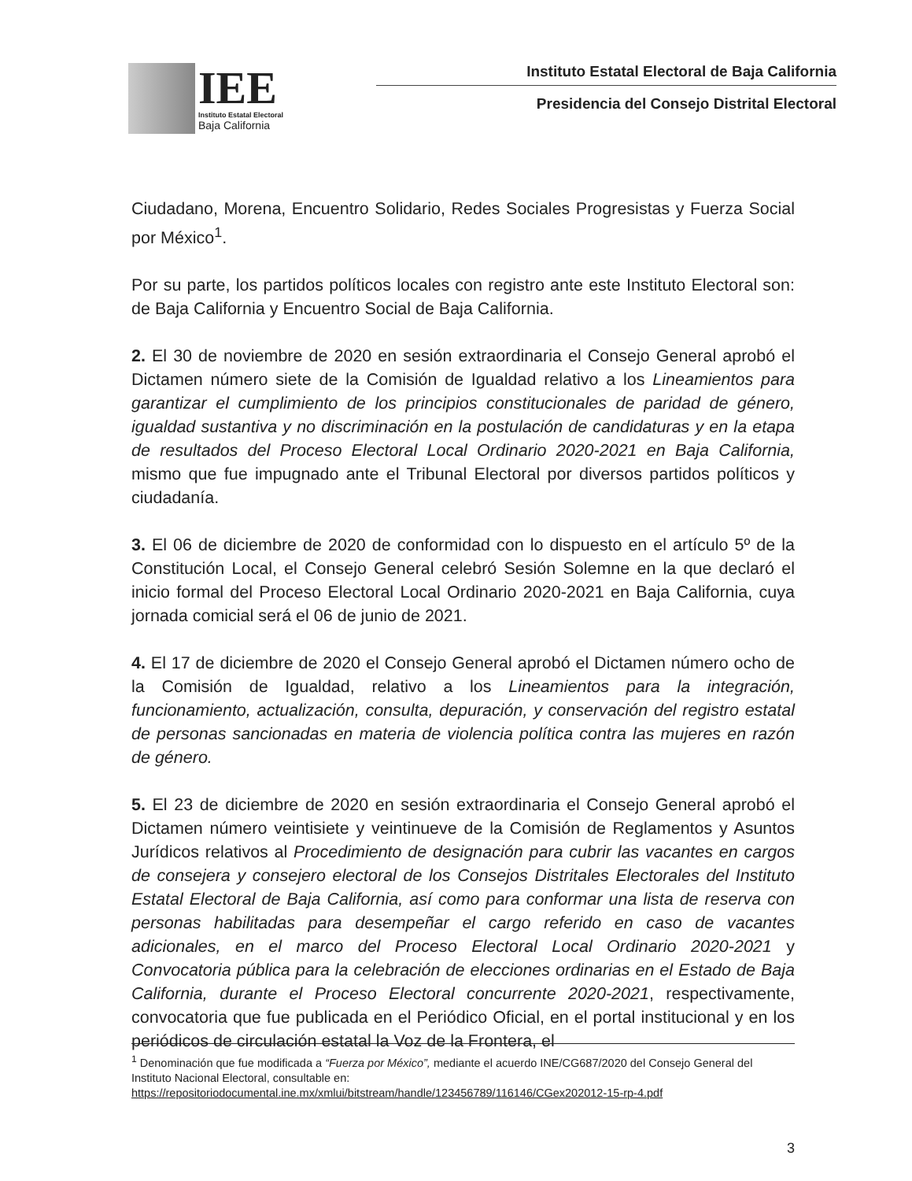IEE
Instituto Estatal Electoral
Baja California
Instituto Estatal Electoral de Baja California
Presidencia del Consejo Distrital Electoral
Ciudadano, Morena, Encuentro Solidario, Redes Sociales Progresistas y Fuerza Social por México<sup>1</sup>.
Por su parte, los partidos políticos locales con registro ante este Instituto Electoral son: de Baja California y Encuentro Social de Baja California.
2. El 30 de noviembre de 2020 en sesión extraordinaria el Consejo General aprobó el Dictamen número siete de la Comisión de Igualdad relativo a los Lineamientos para garantizar el cumplimiento de los principios constitucionales de paridad de género, igualdad sustantiva y no discriminación en la postulación de candidaturas y en la etapa de resultados del Proceso Electoral Local Ordinario 2020-2021 en Baja California, mismo que fue impugnado ante el Tribunal Electoral por diversos partidos políticos y ciudadanía.
3. El 06 de diciembre de 2020 de conformidad con lo dispuesto en el artículo 5º de la Constitución Local, el Consejo General celebró Sesión Solemne en la que declaró el inicio formal del Proceso Electoral Local Ordinario 2020-2021 en Baja California, cuya jornada comicial será el 06 de junio de 2021.
4. El 17 de diciembre de 2020 el Consejo General aprobó el Dictamen número ocho de la Comisión de Igualdad, relativo a los Lineamientos para la integración, funcionamiento, actualización, consulta, depuración, y conservación del registro estatal de personas sancionadas en materia de violencia política contra las mujeres en razón de género.
5. El 23 de diciembre de 2020 en sesión extraordinaria el Consejo General aprobó el Dictamen número veintisiete y veintinueve de la Comisión de Reglamentos y Asuntos Jurídicos relativos al Procedimiento de designación para cubrir las vacantes en cargos de consejera y consejero electoral de los Consejos Distritales Electorales del Instituto Estatal Electoral de Baja California, así como para conformar una lista de reserva con personas habilitadas para desempeñar el cargo referido en caso de vacantes adicionales, en el marco del Proceso Electoral Local Ordinario 2020-2021 y Convocatoria pública para la celebración de elecciones ordinarias en el Estado de Baja California, durante el Proceso Electoral concurrente 2020-2021, respectivamente, convocatoria que fue publicada en el Periódico Oficial, en el portal institucional y en los periódicos de circulación estatal la Voz de la Frontera, el
<sup>1</sup> Denominación que fue modificada a “Fuerza por México”, mediante el acuerdo INE/CG687/2020 del Consejo General del Instituto Nacional Electoral, consultable en: https://repositoriodocumental.ine.mx/xmlui/bitstream/handle/123456789/116146/CGex202012-15-rp-4.pdf
3